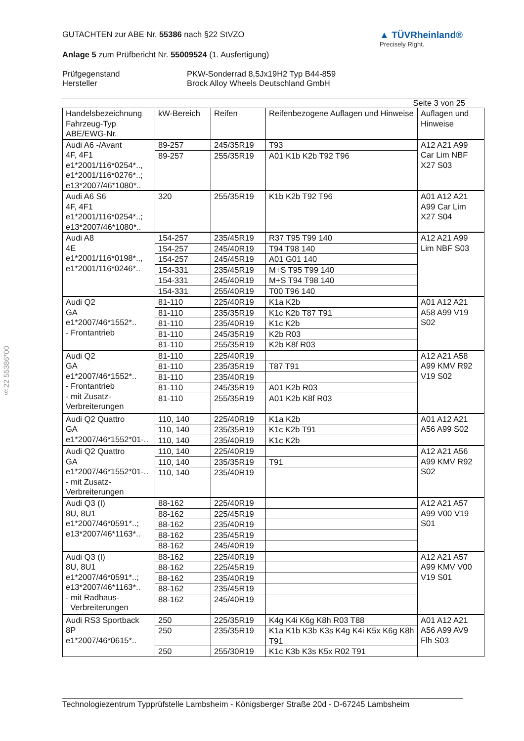§22 55386*00
GUTACHTEN zur ABE Nr. 55386 nach §22 StVZO
Anlage 5 zum Prüfbericht Nr. 55009524 (1. Ausfertigung)
▲ TÜVRheinland®
Precisely Right.
Prüfgegenstand
Hersteller
PKW-Sonderrad 8,5Jx19H2 Typ B44-859
Brock Alloy Wheels Deutschland GmbH
Seite 3 von 25
| Handelsbezeichnung Fahrzeug-Typ ABE/EWG-Nr. | kW-Bereich | Reifen | Reifenbezogene Auflagen und Hinweise | Auflagen und Hinweise |
| --- | --- | --- | --- | --- |
| Audi A6 -/Avant 4F, 4F1 e1*2001/116*0254*.., e1*2001/116*0276*..; e13*2007/46*1080*.. | 89-257 | 245/35R19 | T93 | A12 A21 A99 Car Lim NBF X27 S03 |
| | 89-257 | 255/35R19 | A01 K1b K2b T92 T96 | |
| Audi A6 S6 4F, 4F1 e1*2001/116*0254*..; e13*2007/46*1080*.. | 320 | 255/35R19 | K1b K2b T92 T96 | A01 A12 A21 A99 Car Lim X27 S04 |
| Audi A8 4E e1*2001/116*0198*.., e1*2001/116*0246*.. | 154-257 | 235/45R19 | R37 T95 T99 140 | A12 A21 A99 Lim NBF S03 |
| | 154-257 | 245/40R19 | T94 T98 140 | |
| | 154-257 | 245/45R19 | A01 G01 140 | |
| | 154-331 | 235/45R19 | M+S T95 T99 140 | |
| | 154-331 | 245/40R19 | M+S T94 T98 140 | |
| | 154-331 | 255/40R19 | T00 T96 140 | |
| Audi Q2 GA e1*2007/46*1552*.. - Frontantrieb | 81-110 | 225/40R19 | K1a K2b | A01 A12 A21 A58 A99 V19 S02 |
| | 81-110 | 235/35R19 | K1c K2b T87 T91 | |
| | 81-110 | 235/40R19 | K1c K2b | |
| | 81-110 | 245/35R19 | K2b R03 | |
| | 81-110 | 255/35R19 | K2b K8f R03 | |
| Audi Q2 GA e1*2007/46*1552*.. - Frontantrieb - mit Zusatz-Verbreiterungen | 81-110 | 225/40R19 | | A12 A21 A58 A99 KMV R92 V19 S02 |
| | 81-110 | 235/35R19 | T87 T91 | |
| | 81-110 | 235/40R19 | | |
| | 81-110 | 245/35R19 | A01 K2b R03 | |
| | 81-110 | 255/35R19 | A01 K2b K8f R03 | |
| Audi Q2 Quattro GA e1*2007/46*1552*01-.. | 110, 140 | 225/40R19 | K1a K2b | A01 A12 A21 A56 A99 S02 |
| | 110, 140 | 235/35R19 | K1c K2b T91 | |
| | 110, 140 | 235/40R19 | K1c K2b | |
| Audi Q2 Quattro GA e1*2007/46*1552*01-.. - mit Zusatz-Verbreiterungen | 110, 140 | 225/40R19 | | A12 A21 A56 A99 KMV R92 S02 |
| | 110, 140 | 235/35R19 | T91 | |
| | 110, 140 | 235/40R19 | | |
| Audi Q3 (I) 8U, 8U1 e1*2007/46*0591*..; e13*2007/46*1163*.. | 88-162 | 225/40R19 | | A12 A21 A57 A99 V00 V19 S01 |
| | 88-162 | 225/45R19 | | |
| | 88-162 | 235/40R19 | | |
| | 88-162 | 235/45R19 | | |
| | 88-162 | 245/40R19 | | |
| Audi Q3 (I) 8U, 8U1 e1*2007/46*0591*..; e13*2007/46*1163*.. - mit Radhaus- Verbreiterungen | 88-162 | 225/40R19 | | A12 A21 A57 A99 KMV V00 V19 S01 |
| | 88-162 | 225/45R19 | | |
| | 88-162 | 235/40R19 | | |
| | 88-162 | 235/45R19 | | |
| | 88-162 | 245/40R19 | | |
| Audi RS3 Sportback 8P e1*2007/46*0615*.. | 250 | 225/35R19 | K4g K4i K6g K8h R03 T88 | A01 A12 A21 A56 A99 AV9 Flh S03 |
| | 250 | 235/35R19 | K1a K1b K3b K3s K4g K4i K5x K6g K8h T91 | |
| | 250 | 255/30R19 | K1c K3b K3s K5x R02 T91 | |
Technologiezentrum Typprüfstelle Lambsheim - Königsberger Straße 20d - D-67245 Lambsheim